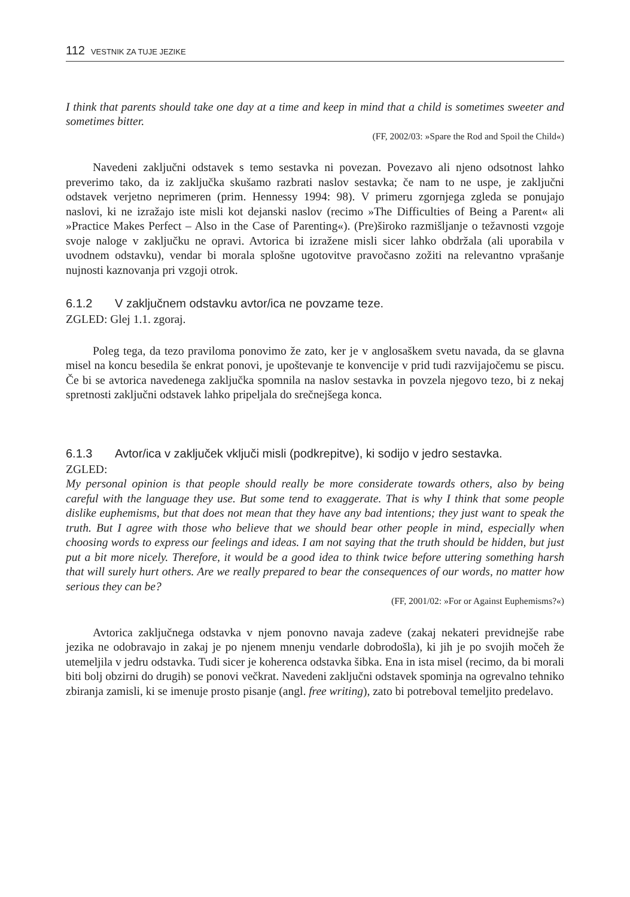112 VESTNIK ZA TUJE JEZIKE
I think that parents should take one day at a time and keep in mind that a child is sometimes sweeter and sometimes bitter.
(FF, 2002/03: »Spare the Rod and Spoil the Child«)
Navedeni zaključni odstavek s temo sestavka ni povezan. Povezavo ali njeno odsotnost lahko preverimo tako, da iz zaključka skušamo razbrati naslov sestavka; če nam to ne uspe, je zaključni odstavek verjetno neprimeren (prim. Hennessy 1994: 98). V primeru zgornjega zgleda se ponujajo naslovi, ki ne izražajo iste misli kot dejanski naslov (recimo »The Difficulties of Being a Parent« ali »Practice Makes Perfect – Also in the Case of Parenting«). (Pre)široko razmišljanje o težavnosti vzgoje svoje naloge v zaključku ne opravi. Avtorica bi izražene misli sicer lahko obdržala (ali uporabila v uvodnem odstavku), vendar bi morala splošne ugotovitve pravočasno zožiti na relevantno vprašanje nujnosti kaznovanja pri vzgoji otrok.
6.1.2 V zaključnem odstavku avtor/ica ne povzame teze.
ZGLED: Glej 1.1. zgoraj.
Poleg tega, da tezo praviloma ponovimo že zato, ker je v anglosaškem svetu navada, da se glavna misel na koncu besedila še enkrat ponovi, je upoštevanje te konvencije v prid tudi razvijajočemu se piscu. Če bi se avtorica navedenega zaključka spomnila na naslov sestavka in povzela njegovo tezo, bi z nekaj spretnosti zaključni odstavek lahko pripeljala do srečnejšega konca.
6.1.3 Avtor/ica v zaključek vključi misli (podkrepitve), ki sodijo v jedro sestavka.
ZGLED:
My personal opinion is that people should really be more considerate towards others, also by being careful with the language they use. But some tend to exaggerate. That is why I think that some people dislike euphemisms, but that does not mean that they have any bad intentions; they just want to speak the truth. But I agree with those who believe that we should bear other people in mind, especially when choosing words to express our feelings and ideas. I am not saying that the truth should be hidden, but just put a bit more nicely. Therefore, it would be a good idea to think twice before uttering something harsh that will surely hurt others. Are we really prepared to bear the consequences of our words, no matter how serious they can be?
(FF, 2001/02: »For or Against Euphemisms?«)
Avtorica zaključnega odstavka v njem ponovno navaja zadeve (zakaj nekateri previdnejše rabe jezika ne odobravajo in zakaj je po njenem mnenju vendarle dobrodošla), ki jih je po svojih močeh že utemeljila v jedru odstavka. Tudi sicer je koherenca odstavka šibka. Ena in ista misel (recimo, da bi morali biti bolj obzirni do drugih) se ponovi večkrat. Navedeni zaključni odstavek spominja na ogrevalno tehniko zbiranja zamisli, ki se imenuje prosto pisanje (angl. free writing), zato bi potreboval temeljito predelavo.